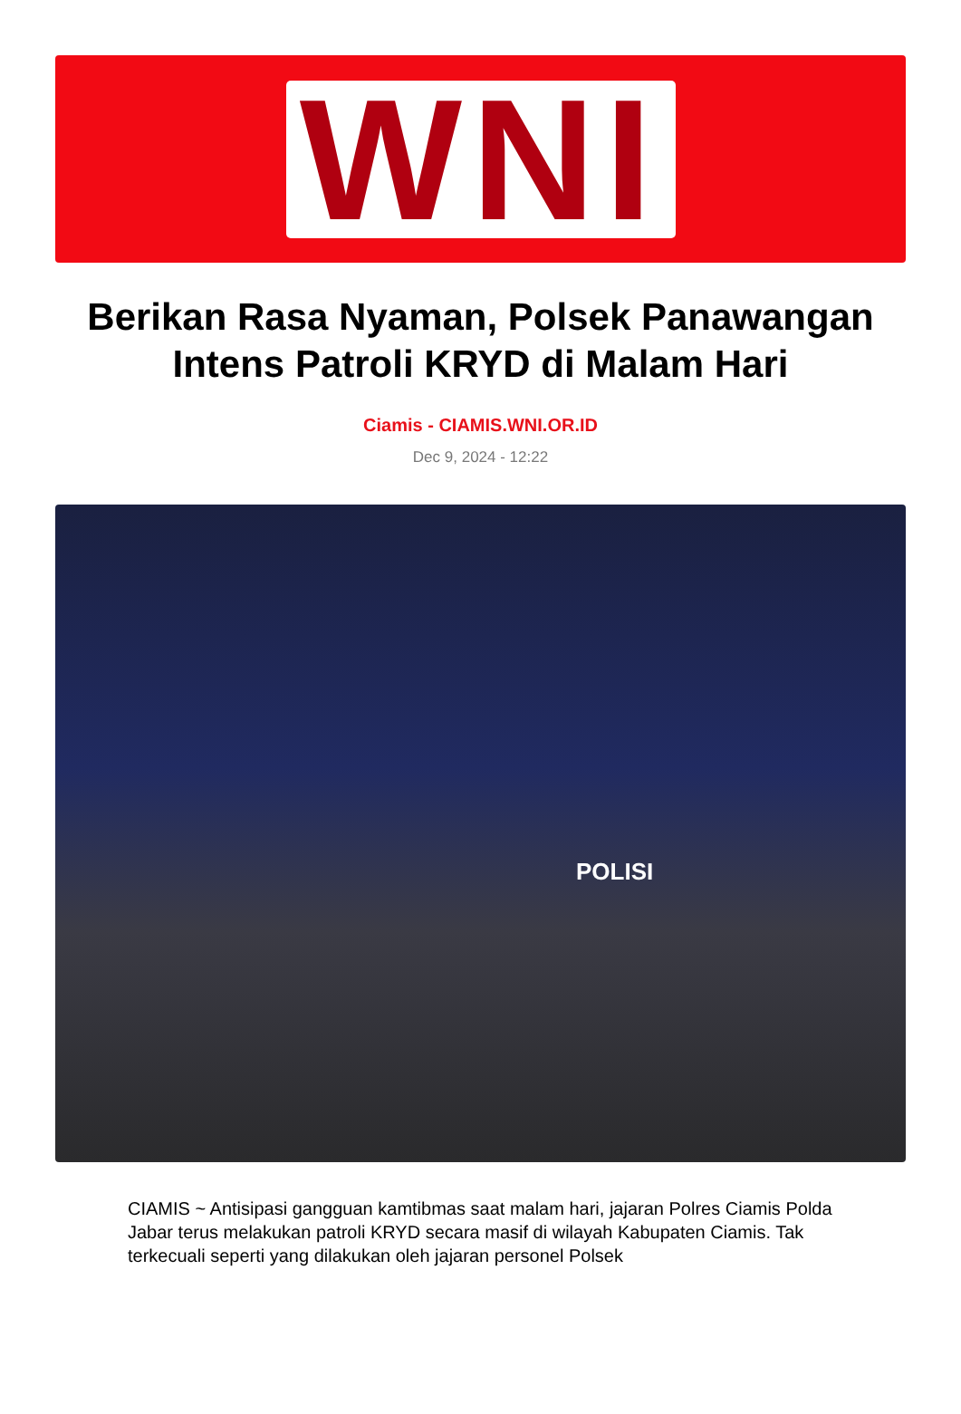WNI
Berikan Rasa Nyaman, Polsek Panawangan Intens Patroli KRYD di Malam Hari
Ciamis - CIAMIS.WNI.OR.ID
Dec 9, 2024 - 12:22
POLISI
CIAMIS ~ Antisipasi gangguan kamtibmas saat malam hari, jajaran Polres Ciamis Polda Jabar terus melakukan patroli KRYD secara masif di wilayah Kabupaten Ciamis. Tak terkecuali seperti yang dilakukan oleh jajaran personel Polsek